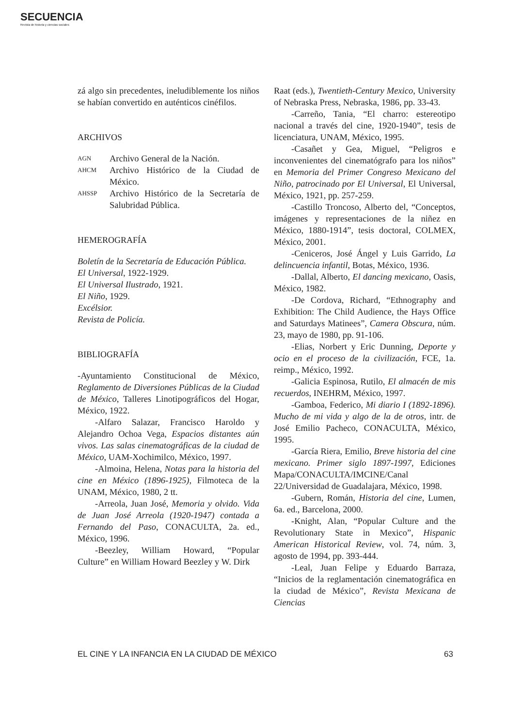SECUENCIA
Revista de historia y ciencias sociales
zá algo sin precedentes, ineludiblemente los niños se habían convertido en auténticos cinéfilos.
ARCHIVOS
AGN Archivo General de la Nación.
AHCM Archivo Histórico de la Ciudad de México.
AHSSP Archivo Histórico de la Secretaría de Salubridad Pública.
HEMEROGRAFÍA
Boletín de la Secretaría de Educación Pública.
El Universal, 1922-1929.
El Universal Ilustrado, 1921.
El Niño, 1929.
Excélsior.
Revista de Policía.
BIBLIOGRAFÍA
-Ayuntamiento Constitucional de México, Reglamento de Diversiones Públicas de la Ciudad de México, Talleres Linotipográficos del Hogar, México, 1922.
-Alfaro Salazar, Francisco Haroldo y Alejandro Ochoa Vega, Espacios distantes aún vivos. Las salas cinematográficas de la ciudad de México, UAM-Xochimilco, México, 1997.
-Almoina, Helena, Notas para la historia del cine en México (1896-1925), Filmoteca de la UNAM, México, 1980, 2 tt.
-Arreola, Juan José, Memoria y olvido. Vida de Juan José Arreola (1920-1947) contada a Fernando del Paso, CONACULTA, 2a. ed., México, 1996.
-Beezley, William Howard, “Popular Culture” en William Howard Beezley y W. Dirk
Raat (eds.), Twentieth-Century Mexico, University of Nebraska Press, Nebraska, 1986, pp. 33-43.
-Carreño, Tania, “El charro: estereotipo nacional a través del cine, 1920-1940”, tesis de licenciatura, UNAM, México, 1995.
-Casañet y Gea, Miguel, “Peligros e inconvenientes del cinematógrafo para los niños” en Memoria del Primer Congreso Mexicano del Niño, patrocinado por El Universal, El Universal, México, 1921, pp. 257-259.
-Castillo Troncoso, Alberto del, “Conceptos, imágenes y representaciones de la niñez en México, 1880-1914”, tesis doctoral, COLMEX, México, 2001.
-Ceniceros, José Ángel y Luis Garrido, La delincuencia infantil, Botas, México, 1936.
-Dallal, Alberto, El dancing mexicano, Oasis, México, 1982.
-De Cordova, Richard, “Ethnography and Exhibition: The Child Audience, the Hays Office and Saturdays Matinees”, Camera Obscura, núm. 23, mayo de 1980, pp. 91-106.
-Elias, Norbert y Eric Dunning, Deporte y ocio en el proceso de la civilización, FCE, 1a. reimp., México, 1992.
-Galicia Espinosa, Rutilo, El almacén de mis recuerdos, INEHRM, México, 1997.
-Gamboa, Federico, Mi diario I (1892-1896). Mucho de mi vida y algo de la de otros, intr. de José Emilio Pacheco, CONACULTA, México, 1995.
-García Riera, Emilio, Breve historia del cine mexicano. Primer siglo 1897-1997, Ediciones Mapa/CONACULTA/IMCINE/Canal 22/Universidad de Guadalajara, México, 1998.
-Gubern, Román, Historia del cine, Lumen, 6a. ed., Barcelona, 2000.
-Knight, Alan, “Popular Culture and the Revolutionary State in Mexico”, Hispanic American Historical Review, vol. 74, núm. 3, agosto de 1994, pp. 393-444.
-Leal, Juan Felipe y Eduardo Barraza, “Inicios de la reglamentación cinematográfica en la ciudad de México”, Revista Mexicana de Ciencias
EL CINE Y LA INFANCIA EN LA CIUDAD DE MÉXICO 63